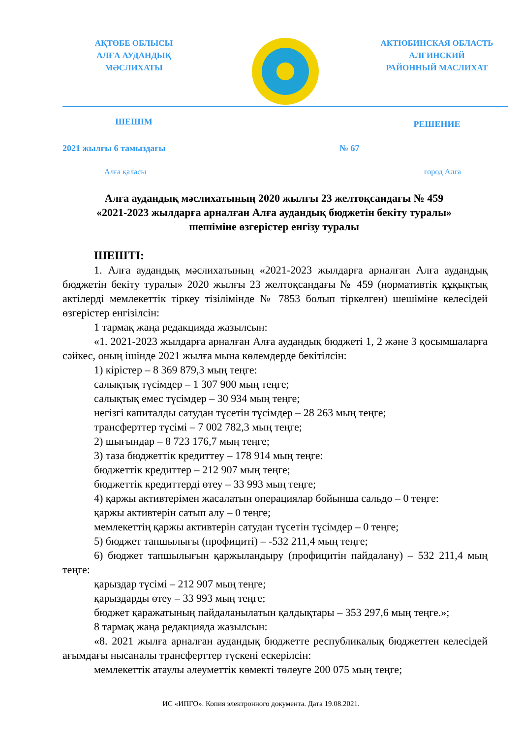АҚТӨБЕ ОБЛЫСЫ
АЛҒА АУДАНДЫҚ
МӘСЛИХАТЫ
АКТЮБИНСКАЯ ОБЛАСТЬ
АЛГИНСКИЙ
РАЙОННЫЙ МАСЛИХАТ
ШЕШІМ
РЕШЕНИЕ
2021 жылғы 6 тамыздағы № 67
Алға қаласы город Алга
Алға аудандық мәслихатының 2020 жылғы 23 желтоқсандағы № 459
«2021-2023 жылдарға арналған Алға аудандық бюджетін бекіту туралы»
шешіміне өзгерістер енгізу туралы
ШЕШТІ:
1. Алға аудандық мәслихатының «2021-2023 жылдарға арналған Алға аудандық бюджетін бекіту туралы» 2020 жылғы 23 желтоқсандағы № 459 (нормативтік құқықтық актілерді мемлекеттік тіркеу тізілімінде № 7853 болып тіркелген) шешіміне келесідей өзгерістер енгізілсін:
1 тармақ жаңа редакцияда жазылсын:
«1. 2021-2023 жылдарға арналған Алға аудандық бюджеті 1, 2 және 3 қосымшаларға сәйкес, оның ішінде 2021 жылға мына көлемдерде бекітілсін:
1) кірістер – 8 369 879,3 мың теңге:
салықтық түсімдер – 1 307 900 мың теңге;
салықтық емес түсімдер – 30 934 мың теңге;
негізгі капиталды сатудан түсетін түсімдер – 28 263 мың теңге;
трансферттер түсімі – 7 002 782,3 мың теңге;
2) шығындар – 8 723 176,7 мың теңге;
3) таза бюджеттік кредиттеу – 178 914 мың теңге:
бюджеттік кредиттер – 212 907 мың теңге;
бюджеттік кредиттерді өтеу – 33 993 мың теңге;
4) қаржы активтерімен жасалатын операциялар бойынша сальдо – 0 теңге:
қаржы активтерін сатып алу – 0 теңге;
мемлекеттің қаржы активтерін сатудан түсетін түсімдер – 0 теңге;
5) бюджет тапшылығы (профициті) – -532 211,4 мың теңге;
6) бюджет тапшылығын қаржыландыру (профицитін пайдалану) – 532 211,4 мың теңге:
қарыздар түсімі – 212 907 мың теңге;
қарыздарды өтеу – 33 993 мың теңге;
бюджет қаражатының пайдаланылатын қалдықтары – 353 297,6 мың теңге.»;
8 тармақ жаңа редакцияда жазылсын:
«8. 2021 жылға арналған аудандық бюджетте республикалық бюджеттен келесідей ағымдағы нысаналы трансферттер түскені ескерілсін:
мемлекеттік атаулы әлеуметтік көмекті төлеуге 200 075 мың теңге;
ИС «ИПГО». Копия электронного документа. Дата 19.08.2021.